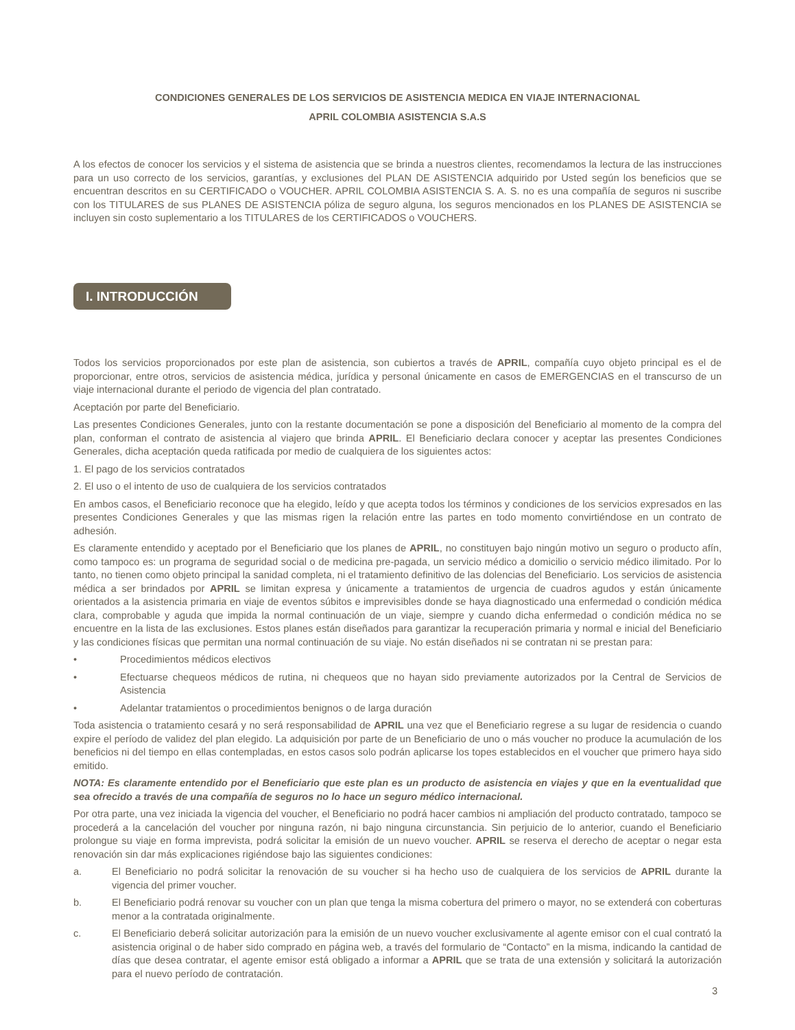CONDICIONES GENERALES DE LOS SERVICIOS DE ASISTENCIA MEDICA EN VIAJE INTERNACIONAL
APRIL COLOMBIA ASISTENCIA S.A.S
A los efectos de conocer los servicios y el sistema de asistencia que se brinda a nuestros clientes, recomendamos la lectura de las instrucciones para un uso correcto de los servicios, garantías, y exclusiones del PLAN DE ASISTENCIA adquirido por Usted según los beneficios que se encuentran descritos en su CERTIFICADO o VOUCHER. APRIL COLOMBIA ASISTENCIA S. A. S. no es una compañía de seguros ni suscribe con los TITULARES de sus PLANES DE ASISTENCIA póliza de seguro alguna, los seguros mencionados en los PLANES DE ASISTENCIA se incluyen sin costo suplementario a los TITULARES de los CERTIFICADOS o VOUCHERS.
I. INTRODUCCIÓN
Todos los servicios proporcionados por este plan de asistencia, son cubiertos a través de APRIL, compañía cuyo objeto principal es el de proporcionar, entre otros, servicios de asistencia médica, jurídica y personal únicamente en casos de EMERGENCIAS en el transcurso de un viaje internacional durante el periodo de vigencia del plan contratado.
Aceptación por parte del Beneficiario.
Las presentes Condiciones Generales, junto con la restante documentación se pone a disposición del Beneficiario al momento de la compra del plan, conforman el contrato de asistencia al viajero que brinda APRIL. El Beneficiario declara conocer y aceptar las presentes Condiciones Generales, dicha aceptación queda ratificada por medio de cualquiera de los siguientes actos:
1. El pago de los servicios contratados
2. El uso o el intento de uso de cualquiera de los servicios contratados
En ambos casos, el Beneficiario reconoce que ha elegido, leído y que acepta todos los términos y condiciones de los servicios expresados en las presentes Condiciones Generales y que las mismas rigen la relación entre las partes en todo momento convirtiéndose en un contrato de adhesión.
Es claramente entendido y aceptado por el Beneficiario que los planes de APRIL, no constituyen bajo ningún motivo un seguro o producto afín, como tampoco es: un programa de seguridad social o de medicina pre-pagada, un servicio médico a domicilio o servicio médico ilimitado. Por lo tanto, no tienen como objeto principal la sanidad completa, ni el tratamiento definitivo de las dolencias del Beneficiario. Los servicios de asistencia médica a ser brindados por APRIL se limitan expresa y únicamente a tratamientos de urgencia de cuadros agudos y están únicamente orientados a la asistencia primaria en viaje de eventos súbitos e imprevisibles donde se haya diagnosticado una enfermedad o condición médica clara, comprobable y aguda que impida la normal continuación de un viaje, siempre y cuando dicha enfermedad o condición médica no se encuentre en la lista de las exclusiones. Estos planes están diseñados para garantizar la recuperación primaria y normal e inicial del Beneficiario y las condiciones físicas que permitan una normal continuación de su viaje. No están diseñados ni se contratan ni se prestan para:
• Procedimientos médicos electivos
• Efectuarse chequeos médicos de rutina, ni chequeos que no hayan sido previamente autorizados por la Central de Servicios de Asistencia
• Adelantar tratamientos o procedimientos benignos o de larga duración
Toda asistencia o tratamiento cesará y no será responsabilidad de APRIL una vez que el Beneficiario regrese a su lugar de residencia o cuando expire el período de validez del plan elegido. La adquisición por parte de un Beneficiario de uno o más voucher no produce la acumulación de los beneficios ni del tiempo en ellas contempladas, en estos casos solo podrán aplicarse los topes establecidos en el voucher que primero haya sido emitido.
NOTA: Es claramente entendido por el Beneficiario que este plan es un producto de asistencia en viajes y que en la eventualidad que sea ofrecido a través de una compañía de seguros no lo hace un seguro médico internacional.
Por otra parte, una vez iniciada la vigencia del voucher, el Beneficiario no podrá hacer cambios ni ampliación del producto contratado, tampoco se procederá a la cancelación del voucher por ninguna razón, ni bajo ninguna circunstancia. Sin perjuicio de lo anterior, cuando el Beneficiario prolongue su viaje en forma imprevista, podrá solicitar la emisión de un nuevo voucher. APRIL se reserva el derecho de aceptar o negar esta renovación sin dar más explicaciones rigiéndose bajo las siguientes condiciones:
a. El Beneficiario no podrá solicitar la renovación de su voucher si ha hecho uso de cualquiera de los servicios de APRIL durante la vigencia del primer voucher.
b. El Beneficiario podrá renovar su voucher con un plan que tenga la misma cobertura del primero o mayor, no se extenderá con coberturas menor a la contratada originalmente.
c. El Beneficiario deberá solicitar autorización para la emisión de un nuevo voucher exclusivamente al agente emisor con el cual contrató la asistencia original o de haber sido comprado en página web, a través del formulario de “Contacto” en la misma, indicando la cantidad de días que desea contratar, el agente emisor está obligado a informar a APRIL que se trata de una extensión y solicitará la autorización para el nuevo período de contratación.
3